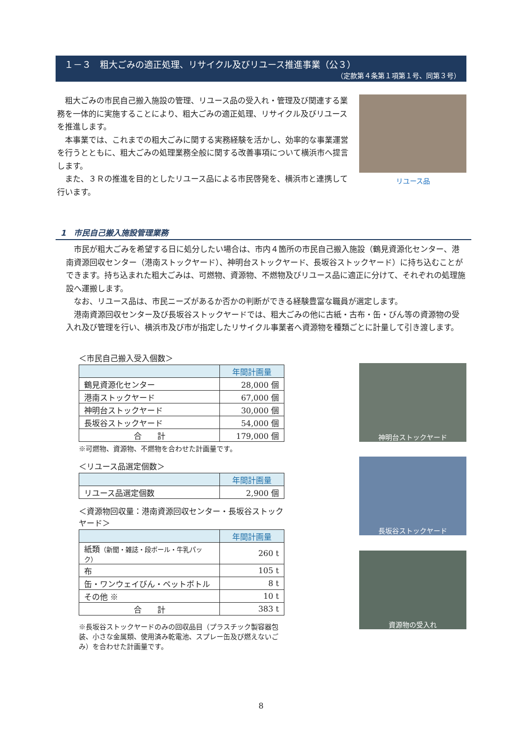１－３　粗大ごみの適正処理、リサイクル及びリユース推進事業（公３）
（定款第４条第１項第１号、同第３号）
　粗大ごみの市民自己搬入施設の管理、リユース品の受入れ・管理及び関連する業務を一体的に実施することにより、粗大ごみの適正処理、リサイクル及びリユースを推進します。
　本事業では、これまでの粗大ごみに関する実務経験を活かし、効率的な事業運営を行うとともに、粗大ごみの処理業務全般に関する改善事項について横浜市へ提言します。
　また、３Ｒの推進を目的としたリユース品による市民啓発を、横浜市と連携して行います。
リユース品
1　市民自己搬入施設管理業務
　市民が粗大ごみを希望する日に処分したい場合は、市内４箇所の市民自己搬入施設（鶴見資源化センター、港南資源回収センター（港南ストックヤード）、神明台ストックヤード、長坂谷ストックヤード）に持ち込むことができます。持ち込まれた粗大ごみは、可燃物、資源物、不燃物及びリユース品に適正に分けて、それぞれの処理施設へ運搬します。
　なお、リユース品は、市民ニーズがあるか否かの判断ができる経験豊富な職員が選定します。
　港南資源回収センター及び長坂谷ストックヤードでは、粗大ごみの他に古紙・古布・缶・びん等の資源物の受入れ及び管理を行い、横浜市及び市が指定したリサイクル事業者へ資源物を種類ごとに計量して引き渡します。
＜市民自己搬入受入個数＞
| | 年間計画量 |
| --- | --- |
| 鶴見資源化センター | 28,000 個 |
| 港南ストックヤード | 67,000 個 |
| 神明台ストックヤード | 30,000 個 |
| 長坂谷ストックヤード | 54,000 個 |
| 合 計 | 179,000 個 |
※可燃物、資源物、不燃物を合わせた計画量です。
＜リユース品選定個数＞
| | 年間計画量 |
| --- | --- |
| リユース品選定個数 | 2,900 個 |
＜資源物回収量：港南資源回収センター・長坂谷ストックヤード＞
| | 年間計画量 |
| --- | --- |
| 紙類 （新聞・雑誌・段ボール・牛乳パック） | 260 t |
| 布 | 105 t |
| 缶・ワンウェイびん・ペットボトル | 8 t |
| その他 ※ | 10 t |
| 合 計 | 383 t |
※長坂谷ストックヤードのみの回収品目（プラスチック製容器包装、小さな金属類、使用済み乾電池、スプレー缶及び燃えないごみ）を合わせた計画量です。
神明台ストックヤード
長坂谷ストックヤード
資源物の受入れ
8